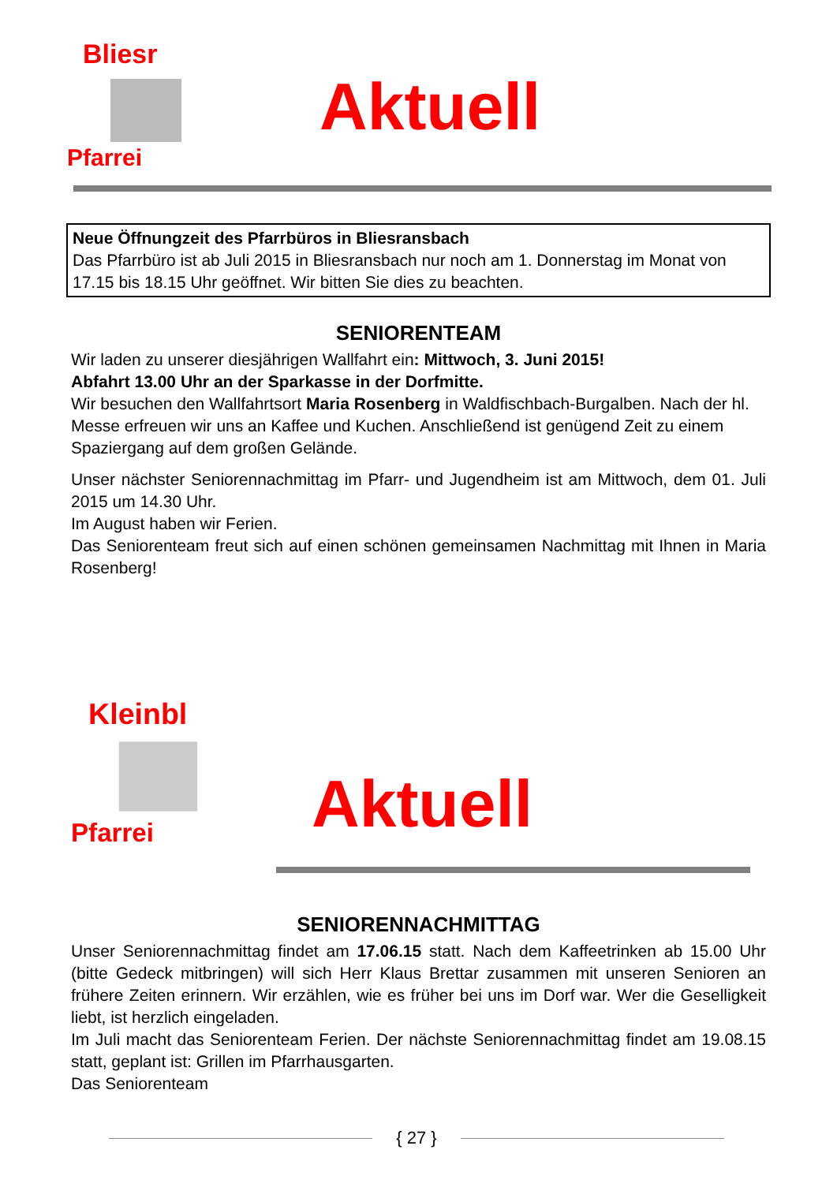Bliesr
Pfarrei
Aktuell
Neue Öffnungzeit des Pfarrbüros in Bliesransbach
Das Pfarrbüro ist ab Juli 2015 in Bliesransbach nur noch am 1. Donnerstag im Monat von 17.15 bis 18.15 Uhr geöffnet. Wir bitten Sie dies zu beachten.
SENIORENTEAM
Wir laden zu unserer diesjährigen Wallfahrt ein: Mittwoch, 3. Juni 2015!
Abfahrt 13.00 Uhr an der Sparkasse in der Dorfmitte.
Wir besuchen den Wallfahrtsort Maria Rosenberg in Waldfischbach-Burgalben. Nach der hl. Messe erfreuen wir uns an Kaffee und Kuchen. Anschließend ist genügend Zeit zu einem Spaziergang auf dem großen Gelände.
Unser nächster Seniorennachmittag im Pfarr- und Jugendheim ist am Mittwoch, dem 01. Juli 2015 um 14.30 Uhr.
Im August haben wir Ferien.
Das Seniorenteam freut sich auf einen schönen gemeinsamen Nachmittag mit Ihnen in Maria Rosenberg!
Kleinbl
Pfarrei
Aktuell
SENIORENNACHMITTAG
Unser Seniorennachmittag findet am 17.06.15 statt. Nach dem Kaffeetrinken ab 15.00 Uhr (bitte Gedeck mitbringen) will sich Herr Klaus Brettar zusammen mit unseren Senioren an frühere Zeiten erinnern. Wir erzählen, wie es früher bei uns im Dorf war. Wer die Geselligkeit liebt, ist herzlich eingeladen.
Im Juli macht das Seniorenteam Ferien. Der nächste Seniorennachmittag findet am 19.08.15 statt, geplant ist: Grillen im Pfarrhausgarten.
Das Seniorenteam
{ 27 }